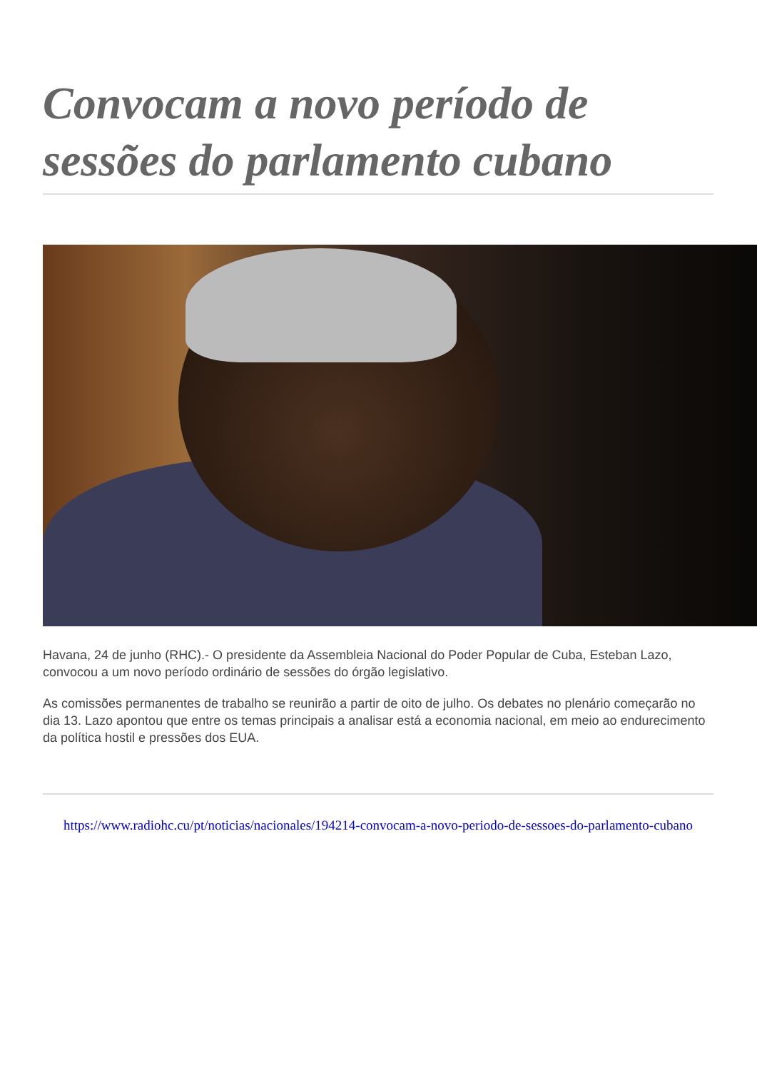Convocam a novo período de sessões do parlamento cubano
Havana, 24 de junho (RHC).- O presidente da Assembleia Nacional do Poder Popular de Cuba, Esteban Lazo, convocou a um novo período ordinário de sessões do órgão legislativo.
As comissões permanentes de trabalho se reunirão a partir de oito de julho. Os debates no plenário começarão no dia 13. Lazo apontou que entre os temas principais a analisar está a economia nacional, em meio ao endurecimento da política hostil e pressões dos EUA.
https://www.radiohc.cu/pt/noticias/nacionales/194214-convocam-a-novo-periodo-de-sessoes-do-parlamento-cubano